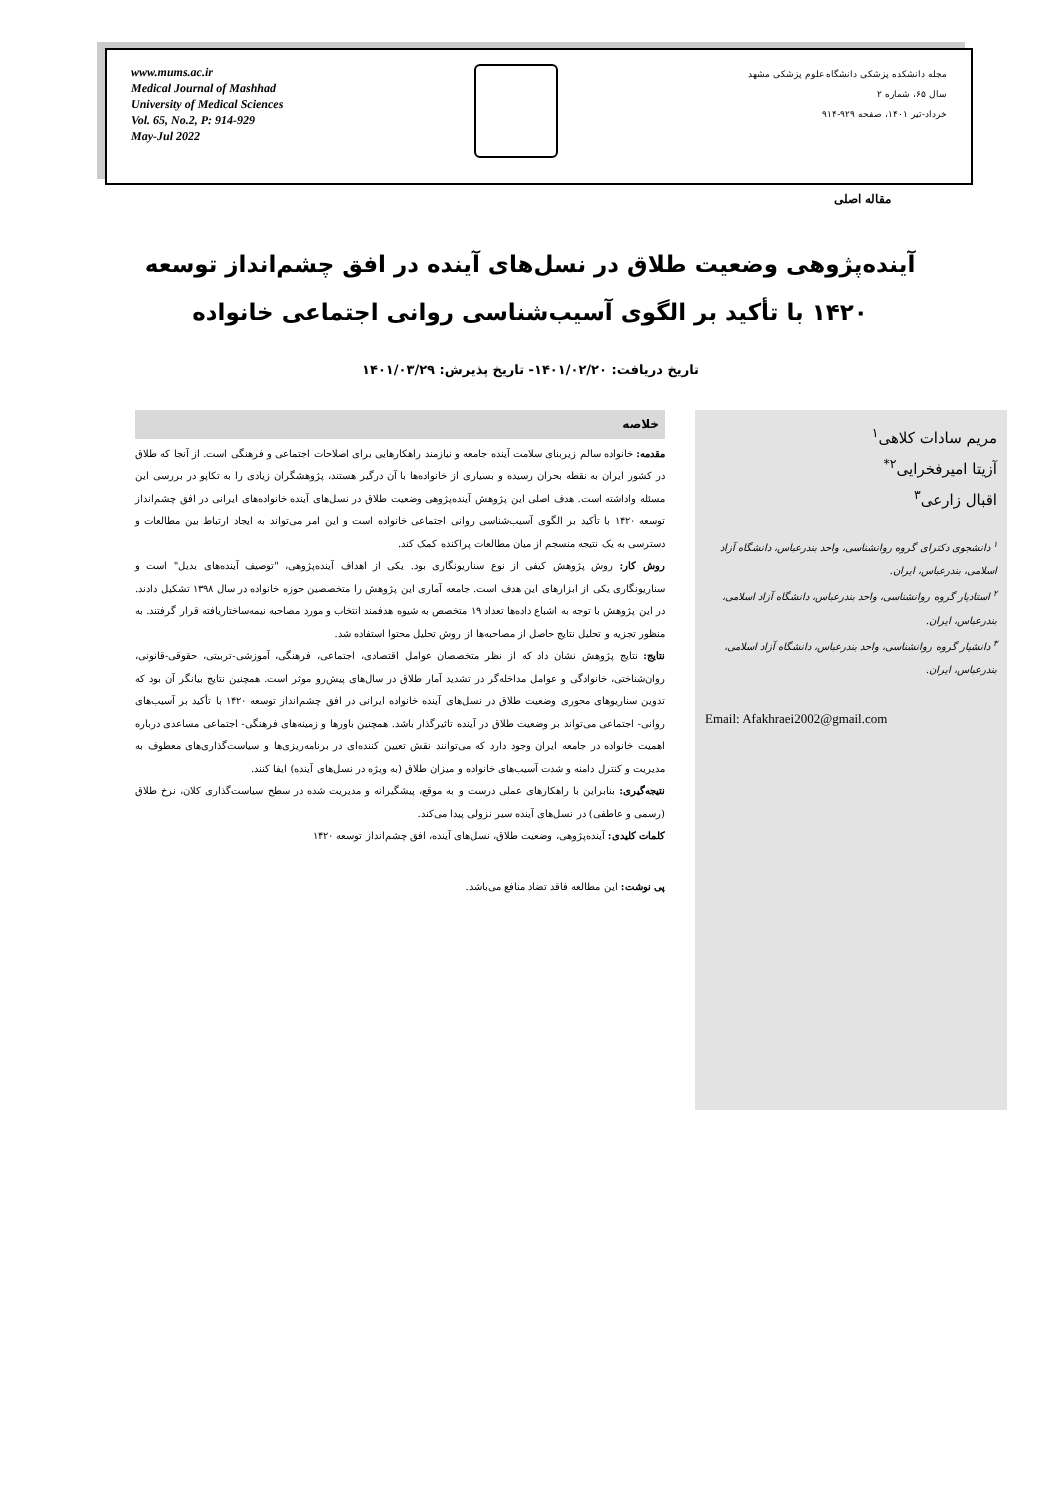www.mums.ac.ir
Medical Journal of Mashhad
University of Medical Sciences
Vol. 65, No.2, P: 914-929
May-Jul 2022
مجله دانشکده پزشکی دانشگاه علوم پزشکی مشهد
سال ۶۵، شماره ۲
خرداد-تیر ۱۴۰۱، صفحه ۹۲۹-۹۱۴
مقاله اصلی
آینده‌پژوهی وضعیت طلاق در نسل‌های آینده در افق چشم‌انداز توسعه ۱۴۲۰ با تأکید بر الگوی آسیب‌شناسی روانی اجتماعی خانواده
تاریخ دریافت: ۱۴۰۱/۰۲/۲۰- تاریخ پذیرش: ۱۴۰۱/۰۳/۲۹
خلاصه
مقدمه: خانواده سالم زیربنای سلامت آینده جامعه و نیازمند راهکارهایی برای اصلاحات اجتماعی و فرهنگی است. از آنجا که طلاق در کشور ایران به نقطه بحران رسیده و بسیاری از خانواده‌ها با آن درگیر هستند، پژوهشگران زیادی را به تکاپو در بررسی این مسئله واداشته است. هدف اصلی این پژوهش آینده‌پژوهی وضعیت طلاق در نسل‌های آینده خانواده‌های ایرانی در افق چشم‌انداز توسعه ۱۴۲۰ با تأکید بر الگوی آسیب‌شناسی روانی اجتماعی خانواده است و این امر می‌تواند به ایجاد ارتباط بین مطالعات و دسترسی به یک نتیجه منسجم از میان مطالعات پراکنده کمک کند.
روش کار: روش پژوهش کیفی از نوع سناریونگاری بود. یکی از اهداف آینده‌پژوهی، "توصیف آینده‌های بدیل" است و سناریونگاری یکی از ابزارهای این هدف است. جامعه آماری این پژوهش را متخصصین حوزه خانواده در سال ۱۳۹۸ تشکیل دادند. در این پژوهش با توجه به اشباع داده‌ها تعداد ۱۹ متخصص به شیوه هدفمند انتخاب و مورد مصاحبه نیمه‌ساختاریافته قرار گرفتند. به منظور تجزیه و تحلیل نتایج حاصل از مصاحبه‌ها از روش تحلیل محتوا استفاده شد.
نتایج: نتایج پژوهش نشان داد که از نظر متخصصان عوامل اقتصادی، اجتماعی، فرهنگی، آموزشی-تربیتی، حقوقی-قانونی، روان‌شناختی، خانوادگی و عوامل مداخله‌گر در تشدید آمار طلاق در سال‌های پیش‌رو موثر است. همچنین نتایج بیانگر آن بود که تدوین سناریوهای محوری وضعیت طلاق در نسل‌های آینده خانواده ایرانی در افق چشم‌انداز توسعه ۱۴۲۰ با تأکید بر آسیب‌های روانی- اجتماعی می‌تواند بر وضعیت طلاق در آینده تاثیرگذار باشد. همچنین باورها و زمینه‌های فرهنگی- اجتماعی مساعدی درباره اهمیت خانواده در جامعه ایران وجود دارد که می‌توانند نقش تعیین کننده‌ای در برنامه‌ریزی‌ها و سیاست‌گذاری‌های معطوف به مدیریت و کنترل دامنه و شدت آسیب‌های خانواده و میزان طلاق (به ویژه در نسل‌های آینده) ایفا کنند.
نتیجه‌گیری: بنابراین با راهکارهای عملی درست و به موقع، پیشگیرانه و مدیریت شده در سطح سیاست‌گذاری کلان، نرخ طلاق (رسمی و عاطفی) در نسل‌های آینده سیر نزولی پیدا می‌کند.
کلمات کلیدی: آینده‌پژوهی، وضعیت طلاق، نسل‌های آینده، افق چشم‌انداز توسعه ۱۴۲۰
پی نوشت: این مطالعه فاقد تضاد منافع می‌باشد.
مریم سادات کلاهی<sup>۱</sup>
آزیتا امیرفخرایی<sup>۲*</sup>
اقبال زارعی<sup>۳</sup>
<sup>۱</sup> دانشجوی دکترای گروه روانشناسی، واحد بندرعباس، دانشگاه آزاد اسلامی، بندرعباس، ایران.
<sup>۲</sup> استادیار گروه روانشناسی، واحد بندرعباس، دانشگاه آزاد اسلامی، بندرعباس، ایران.
<sup>۳</sup> دانشیار گروه روانشناسی، واحد بندرعباس، دانشگاه آزاد اسلامی، بندرعباس، ایران.
Email: Afakhraei2002@gmail.com